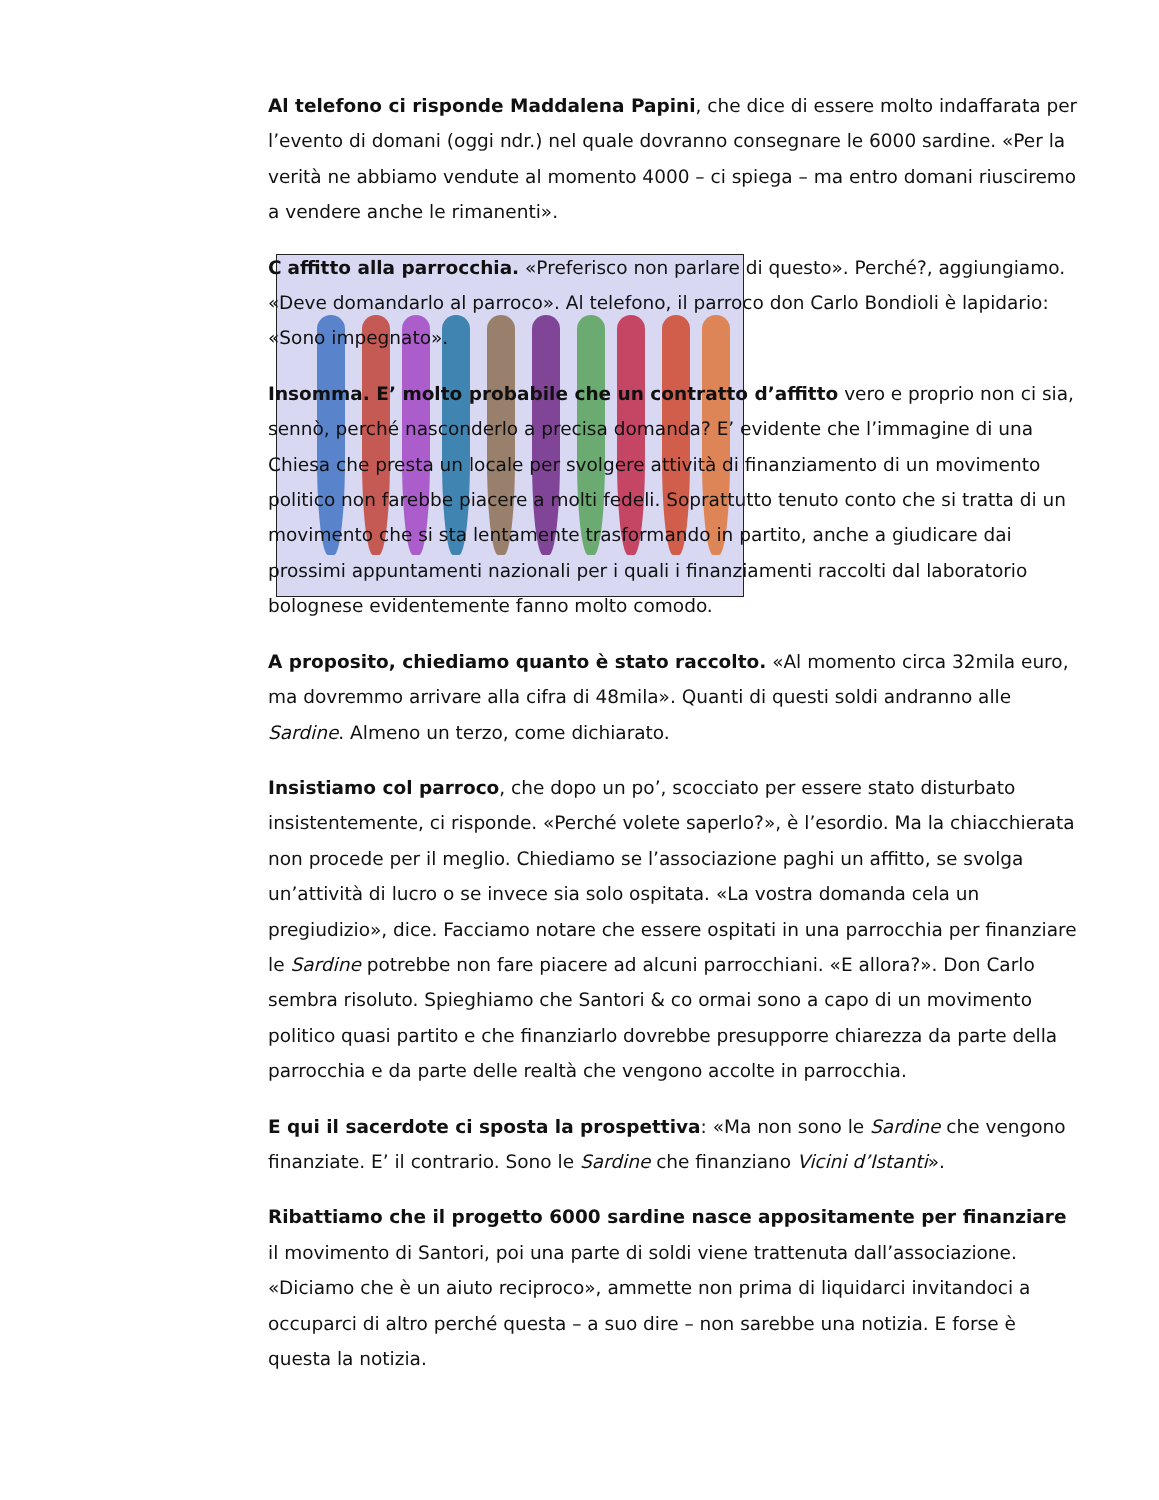Al telefono ci risponde Maddalena Papini, che dice di essere molto indaffarata per l’evento di domani (oggi ndr.) nel quale dovranno consegnare le 6000 sardine. «Per la verità ne abbiamo vendute al momento 4000 – ci spiega – ma entro domani riusciremo a vendere anche le rimanenti».
C affitto alla parrocchia. «Preferisco non parlare di questo». Perché?, aggiungiamo. «Deve domandarlo al parroco». Al telefono, il parroco don Carlo Bondioli è lapidario: «Sono impegnato».
Insomma. E’ molto probabile che un contratto d’affitto vero e proprio non ci sia, sennò, perché nasconderlo a precisa domanda? E’ evidente che l’immagine di una Chiesa che presta un locale per svolgere attività di finanziamento di un movimento politico non farebbe piacere a molti fedeli. Soprattutto tenuto conto che si tratta di un movimento che si sta lentamente trasformando in partito, anche a giudicare dai prossimi appuntamenti nazionali per i quali i finanziamenti raccolti dal laboratorio bolognese evidentemente fanno molto comodo.
A proposito, chiediamo quanto è stato raccolto. «Al momento circa 32mila euro, ma dovremmo arrivare alla cifra di 48mila». Quanti di questi soldi andranno alle Sardine. Almeno un terzo, come dichiarato.
Insistiamo col parroco, che dopo un po’, scocciato per essere stato disturbato insistentemente, ci risponde. «Perché volete saperlo?», è l’esordio. Ma la chiacchierata non procede per il meglio. Chiediamo se l’associazione paghi un affitto, se svolga un’attività di lucro o se invece sia solo ospitata. «La vostra domanda cela un pregiudizio», dice. Facciamo notare che essere ospitati in una parrocchia per finanziare le Sardine potrebbe non fare piacere ad alcuni parrocchiani. «E allora?». Don Carlo sembra risoluto. Spieghiamo che Santori & co ormai sono a capo di un movimento politico quasi partito e che finanziarlo dovrebbe presupporre chiarezza da parte della parrocchia e da parte delle realtà che vengono accolte in parrocchia.
E qui il sacerdote ci sposta la prospettiva: «Ma non sono le Sardine che vengono finanziate. E’ il contrario. Sono le Sardine che finanziano Vicini d’Istanti».
Ribattiamo che il progetto 6000 sardine nasce appositamente per finanziare il movimento di Santori, poi una parte di soldi viene trattenuta dall’associazione. «Diciamo che è un aiuto reciproco», ammette non prima di liquidarci invitandoci a occuparci di altro perché questa – a suo dire – non sarebbe una notizia. E forse è questa la notizia.